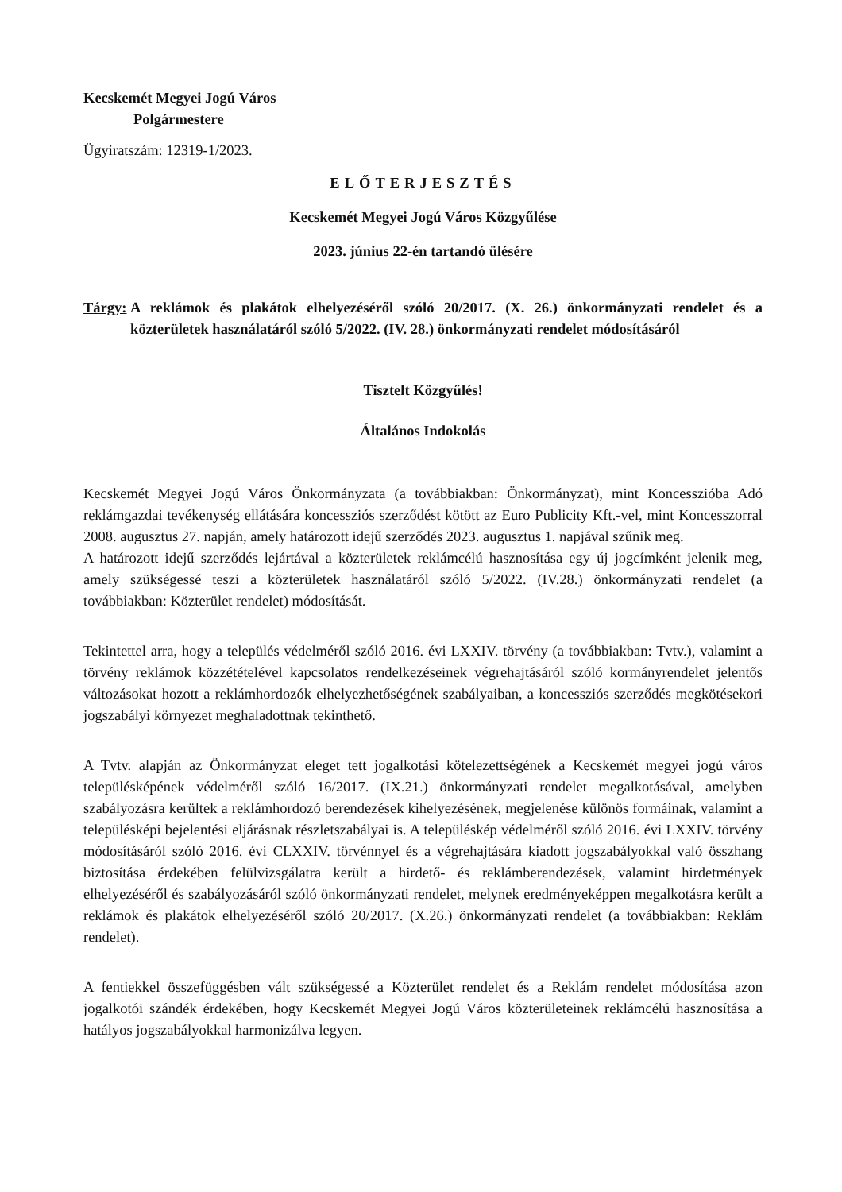Kecskemét Megyei Jogú Város
Polgármestere
Ügyiratszám: 12319-1/2023.
ELŐTERJESZTÉS
Kecskemét Megyei Jogú Város Közgyűlése
2023. június 22-én tartandó ülésére
Tárgy: A reklámok és plakátok elhelyezéséről szóló 20/2017. (X. 26.) önkormányzati rendelet és a közterületek használatáról szóló 5/2022. (IV. 28.) önkormányzati rendelet módosításáról
Tisztelt Közgyűlés!
Általános Indokolás
Kecskemét Megyei Jogú Város Önkormányzata (a továbbiakban: Önkormányzat), mint Koncesszióba Adó reklámgazdai tevékenység ellátására koncessziós szerződést kötött az Euro Publicity Kft.-vel, mint Koncesszorral 2008. augusztus 27. napján, amely határozott idejű szerződés 2023. augusztus 1. napjával szűnik meg.
A határozott idejű szerződés lejártával a közterületek reklámcélú hasznosítása egy új jogcímként jelenik meg, amely szükségessé teszi a közterületek használatáról szóló 5/2022. (IV.28.) önkormányzati rendelet (a továbbiakban: Közterület rendelet) módosítását.
Tekintettel arra, hogy a település védelméről szóló 2016. évi LXXIV. törvény (a továbbiakban: Tvtv.), valamint a törvény reklámok közzétételével kapcsolatos rendelkezéseinek végrehajtásáról szóló kormányrendelet jelentős változásokat hozott a reklámhordozók elhelyezhetőségének szabályaiban, a koncessziós szerződés megkötésekori jogszabályi környezet meghaladottnak tekinthető.
A Tvtv. alapján az Önkormányzat eleget tett jogalkotási kötelezettségének a Kecskemét megyei jogú város településképének védelméről szóló 16/2017. (IX.21.) önkormányzati rendelet megalkotásával, amelyben szabályozásra kerültek a reklámhordozó berendezések kihelyezésének, megjelenése különös formáinak, valamint a településképi bejelentési eljárásnak részletszabályai is. A településkép védelméről szóló 2016. évi LXXIV. törvény módosításáról szóló 2016. évi CLXXIV. törvénnyel és a végrehajtására kiadott jogszabályokkal való összhang biztosítása érdekében felülvizsgálatra került a hirdető- és reklámberendezések, valamint hirdetmények elhelyezéséről és szabályozásáról szóló önkormányzati rendelet, melynek eredményeképpen megalkotásra került a reklámok és plakátok elhelyezéséről szóló 20/2017. (X.26.) önkormányzati rendelet (a továbbiakban: Reklám rendelet).
A fentiekkel összefüggésben vált szükségessé a Közterület rendelet és a Reklám rendelet módosítása azon jogalkotói szándék érdekében, hogy Kecskemét Megyei Jogú Város közterületeinek reklámcélú hasznosítása a hatályos jogszabályokkal harmonizálva legyen.